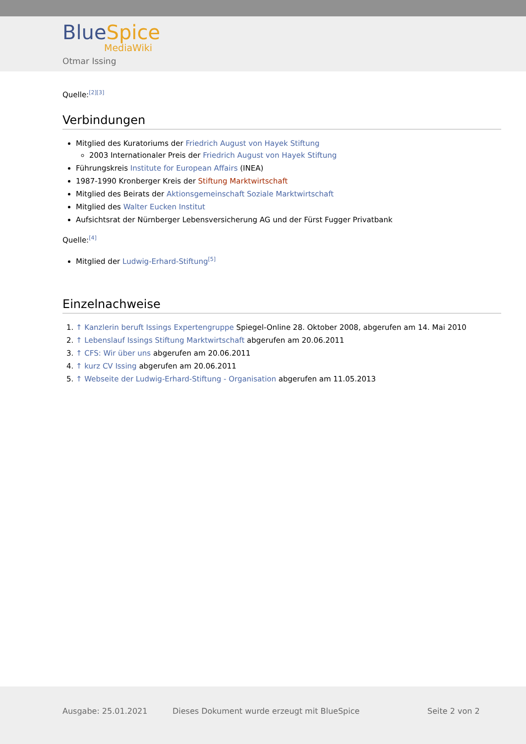Blue Spice
MediaWiki
Otmar Issing
Quelle:<sup>[2][3]</sup>
Verbindungen
Mitglied des Kuratoriums der Friedrich August von Hayek Stiftung
2003 Internationaler Preis der Friedrich August von Hayek Stiftung
Führungskreis Institute for European Affairs (INEA)
1987-1990 Kronberger Kreis der Stiftung Marktwirtschaft
Mitglied des Beirats der Aktionsgemeinschaft Soziale Marktwirtschaft
Mitglied des Walter Eucken Institut
Aufsichtsrat der Nürnberger Lebensversicherung AG und der Fürst Fugger Privatbank
Quelle:<sup>[4]</sup>
Mitglied der Ludwig-Erhard-Stiftung<sup>[5]</sup>
Einzelnachweise
1. ↑ Kanzlerin beruft Issings Expertengruppe Spiegel-Online 28. Oktober 2008, abgerufen am 14. Mai 2010
2. ↑ Lebenslauf Issings Stiftung Marktwirtschaft abgerufen am 20.06.2011
3. ↑ CFS: Wir über uns abgerufen am 20.06.2011
4. ↑ kurz CV Issing abgerufen am 20.06.2011
5. ↑ Webseite der Ludwig-Erhard-Stiftung - Organisation abgerufen am 11.05.2013
Ausgabe: 25.01.2021 Dieses Dokument wurde erzeugt mit BlueSpice Seite 2 von 2